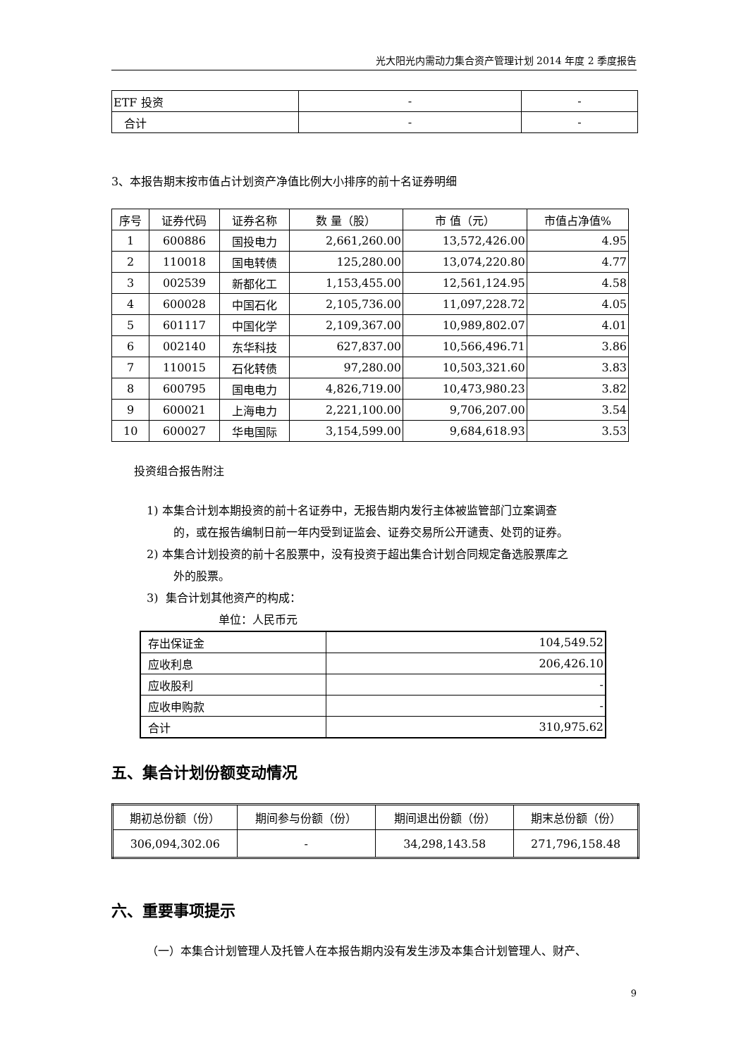光大阳光内需动力集合资产管理计划 2014 年度 2 季度报告
| ETF 投资 | - | - |
| 合计 | - | - |
3、本报告期末按市值占计划资产净值比例大小排序的前十名证券明细
| 序号 | 证券代码 | 证券名称 | 数 量（股） | 市 值（元） | 市值占净值% |
| --- | --- | --- | --- | --- | --- |
| 1 | 600886 | 国投电力 | 2,661,260.00 | 13,572,426.00 | 4.95 |
| 2 | 110018 | 国电转债 | 125,280.00 | 13,074,220.80 | 4.77 |
| 3 | 002539 | 新都化工 | 1,153,455.00 | 12,561,124.95 | 4.58 |
| 4 | 600028 | 中国石化 | 2,105,736.00 | 11,097,228.72 | 4.05 |
| 5 | 601117 | 中国化学 | 2,109,367.00 | 10,989,802.07 | 4.01 |
| 6 | 002140 | 东华科技 | 627,837.00 | 10,566,496.71 | 3.86 |
| 7 | 110015 | 石化转债 | 97,280.00 | 10,503,321.60 | 3.83 |
| 8 | 600795 | 国电电力 | 4,826,719.00 | 10,473,980.23 | 3.82 |
| 9 | 600021 | 上海电力 | 2,221,100.00 | 9,706,207.00 | 3.54 |
| 10 | 600027 | 华电国际 | 3,154,599.00 | 9,684,618.93 | 3.53 |
投资组合报告附注
1) 本集合计划本期投资的前十名证券中，无报告期内发行主体被监管部门立案调查
的，或在报告编制日前一年内受到证监会、证券交易所公开谴责、处罚的证券。
2) 本集合计划投资的前十名股票中，没有投资于超出集合计划合同规定备选股票库之
外的股票。
3) 集合计划其他资产的构成：
单位：人民币元
| 存出保证金 | 104,549.52 |
| 应收利息 | 206,426.10 |
| 应收股利 | - |
| 应收申购款 | - |
| 合计 | 310,975.62 |
五、集合计划份额变动情况
| 期初总份额（份） | 期间参与份额（份） | 期间退出份额（份） | 期末总份额（份） |
| --- | --- | --- | --- |
| 306,094,302.06 | - | 34,298,143.58 | 271,796,158.48 |
六、重要事项提示
（一）本集合计划管理人及托管人在本报告期内没有发生涉及本集合计划管理人、财产、
9